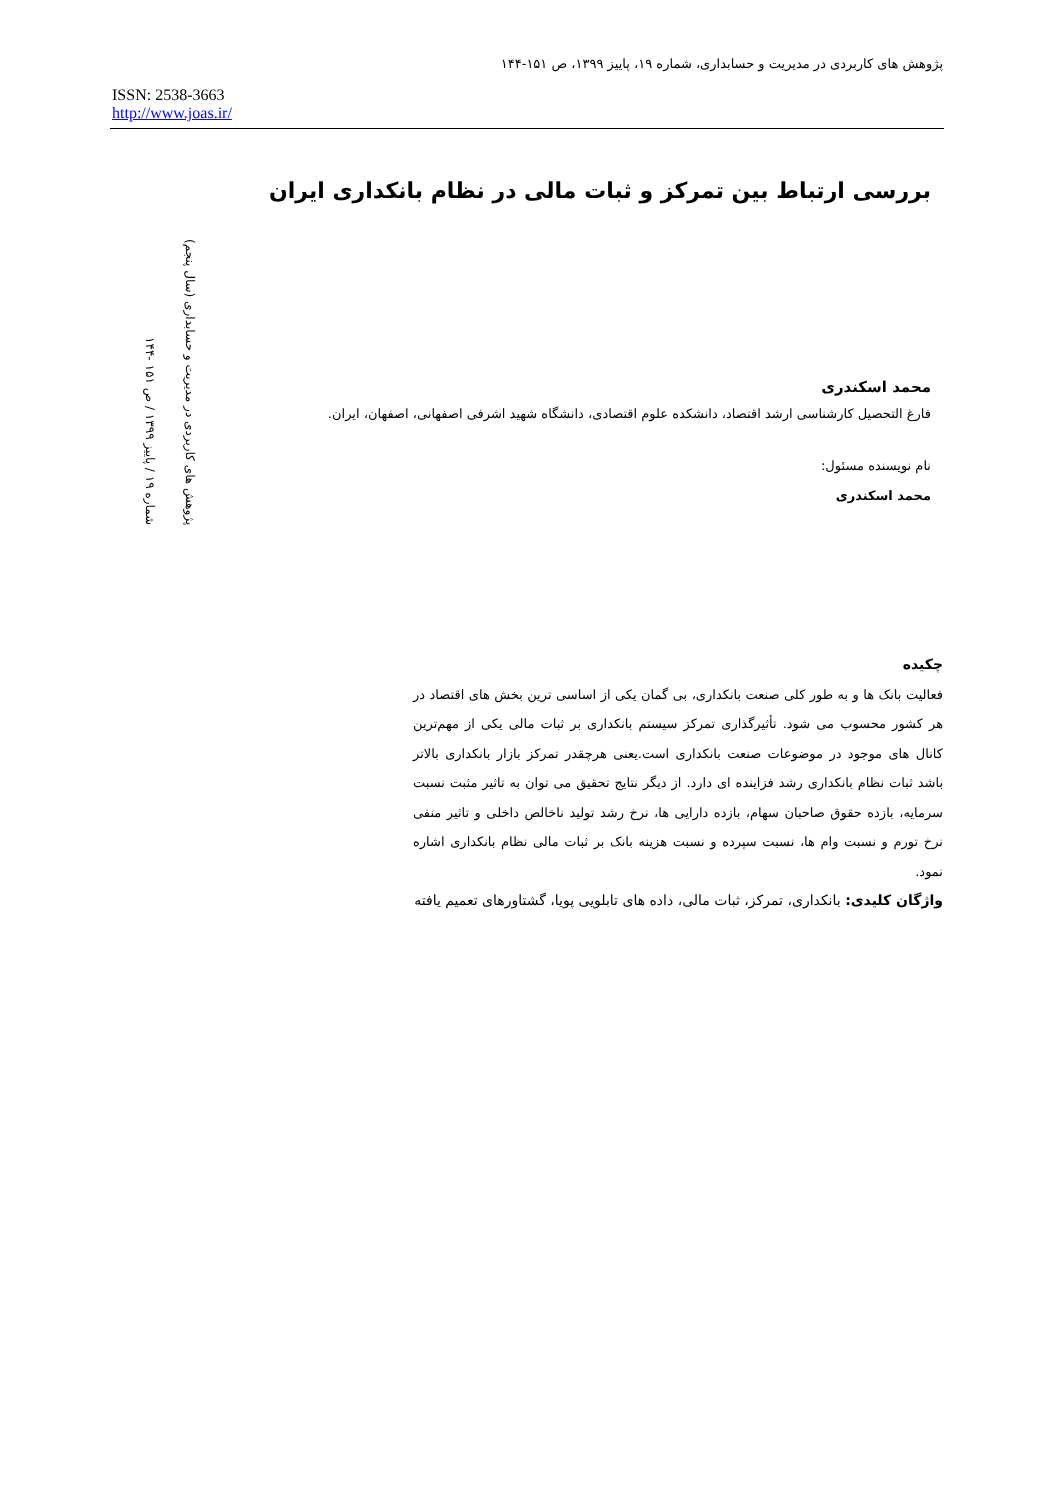پژوهش های کاربردی در مدیریت و حسابداری، شماره ۱۹، پاییز ۱۳۹۹، ص ۱۵۱-۱۴۴
ISSN: 2538-3663
http://www.joas.ir/
پژوهش های کاربردی در مدیریت و حسابداری (سال پنجم)
شماره ۱۹ / پاییز ۱۳۹۹ / ص ۱۵۱ -۱۴۴
بررسی ارتباط بین تمرکز و ثبات مالی در نظام بانکداری ایران
محمد اسکندری
فارغ التحصیل کارشناسی ارشد اقتصاد، دانشکده علوم اقتصادی، دانشگاه شهید اشرفی اصفهانی، اصفهان، ایران.
نام نویسنده مسئول:
محمد اسکندری
چکیده
فعالیت بانک ها و به طور کلی صنعت بانکداری، بی گمان یکی از اساسی ترین بخش های اقتصاد در هر کشور محسوب می شود. تأثیرگذاری تمرکز سیستم بانکداری بر ثبات مالی یکی از مهم‌ترین کانال های موجود در موضوعات صنعت بانکداری است.یعنی هرچقدر تمرکز بازار بانکداری بالاتر باشد ثبات نظام بانکداری رشد فزاینده ای دارد. از دیگر نتایج تحقیق می توان به تاثیر مثبت نسبت سرمایه، بازده حقوق صاحبان سهام، بازده دارایی ها، نرخ رشد تولید ناخالص داخلی و تاثیر منفی نرخ تورم و نسبت وام ها، نسبت سپرده و نسبت هزینه بانک بر ثبات مالی نظام بانکداری اشاره نمود.
واژگان کلیدی: بانکداری، تمرکز، ثبات مالی، داده های تابلویی پویا، گشتاورهای تعمیم یافته